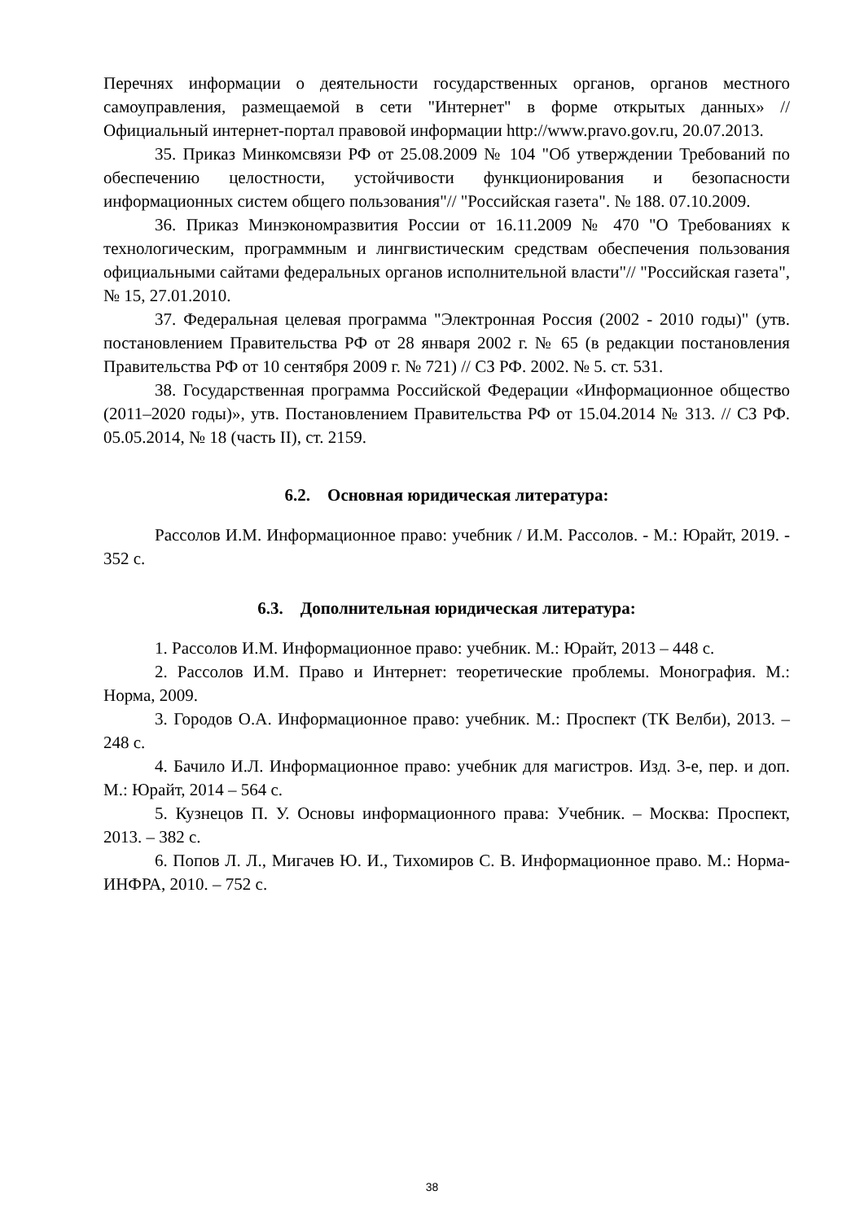Перечнях информации о деятельности государственных органов, органов местного самоуправления, размещаемой в сети "Интернет" в форме открытых данных» // Официальный интернет-портал правовой информации http://www.pravo.gov.ru, 20.07.2013.
35. Приказ Минкомсвязи РФ от 25.08.2009 № 104 "Об утверждении Требований по обеспечению целостности, устойчивости функционирования и безопасности информационных систем общего пользования"// "Российская газета". № 188. 07.10.2009.
36. Приказ Минэкономразвития России от 16.11.2009 № 470 "О Требованиях к технологическим, программным и лингвистическим средствам обеспечения пользования официальными сайтами федеральных органов исполнительной власти"// "Российская газета", № 15, 27.01.2010.
37. Федеральная целевая программа "Электронная Россия (2002 - 2010 годы)" (утв. постановлением Правительства РФ от 28 января 2002 г. № 65 (в редакции постановления Правительства РФ от 10 сентября 2009 г. № 721) // СЗ РФ. 2002. № 5. ст. 531.
38. Государственная программа Российской Федерации «Информационное общество (2011–2020 годы)», утв. Постановлением Правительства РФ от 15.04.2014 № 313. // СЗ РФ. 05.05.2014, № 18 (часть II), ст. 2159.
6.2. Основная юридическая литература:
Рассолов И.М. Информационное право: учебник / И.М. Рассолов. - М.: Юрайт, 2019. - 352 с.
6.3. Дополнительная юридическая литература:
1. Рассолов И.М. Информационное право: учебник. М.: Юрайт, 2013 – 448 с.
2. Рассолов И.М. Право и Интернет: теоретические проблемы. Монография. М.: Норма, 2009.
3. Городов О.А. Информационное право: учебник. М.: Проспект (ТК Велби), 2013. – 248 с.
4. Бачило И.Л. Информационное право: учебник для магистров. Изд. 3-е, пер. и доп. М.: Юрайт, 2014 – 564 с.
5. Кузнецов П. У. Основы информационного права: Учебник. – Москва: Проспект, 2013. – 382 с.
6. Попов Л. Л., Мигачев Ю. И., Тихомиров С. В. Информационное право. М.: Норма-ИНФРА, 2010. – 752 с.
38